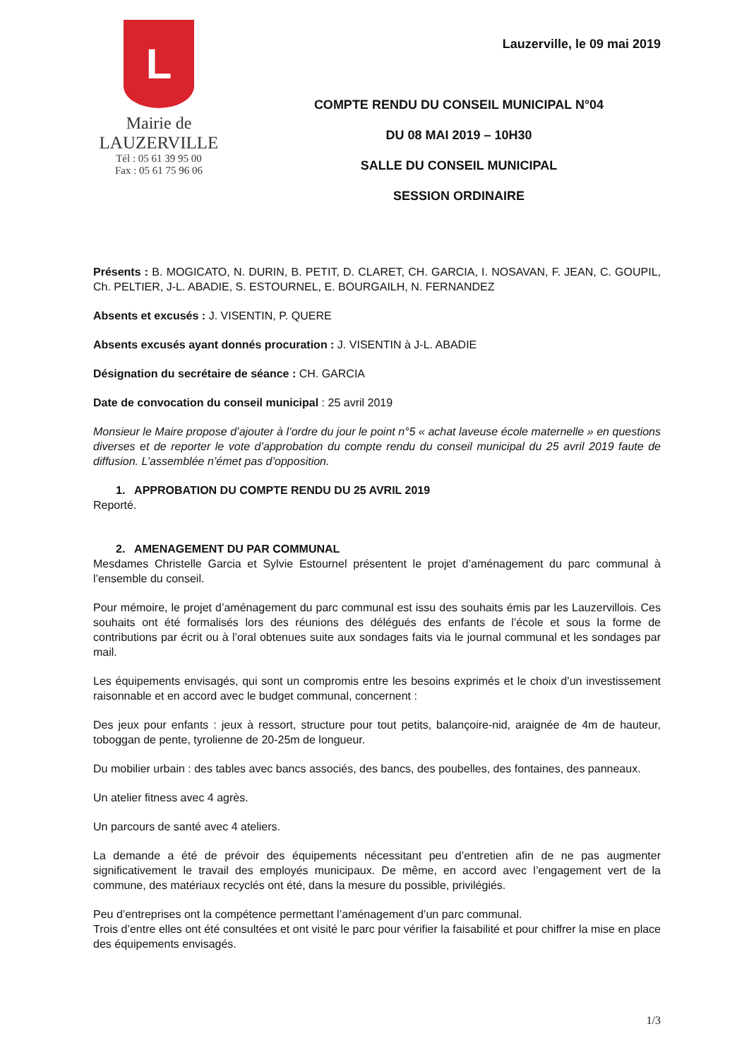L
Mairie de
LAUZERVILLE
Tél : 05 61 39 95 00
Fax : 05 61 75 96 06
Lauzerville, le 09 mai 2019
COMPTE RENDU DU CONSEIL MUNICIPAL N°04
DU 08 MAI 2019 – 10H30
SALLE DU CONSEIL MUNICIPAL
SESSION ORDINAIRE
Présents : B. MOGICATO, N. DURIN, B. PETIT, D. CLARET, CH. GARCIA, I. NOSAVAN, F. JEAN, C. GOUPIL, Ch. PELTIER, J-L. ABADIE, S. ESTOURNEL, E. BOURGAILH, N. FERNANDEZ
Absents et excusés : J. VISENTIN, P. QUERE
Absents excusés ayant donnés procuration : J. VISENTIN à J-L. ABADIE
Désignation du secrétaire de séance : CH. GARCIA
Date de convocation du conseil municipal : 25 avril 2019
Monsieur le Maire propose d’ajouter à l’ordre du jour le point n°5 « achat laveuse école maternelle » en questions diverses et de reporter le vote d’approbation du compte rendu du conseil municipal du 25 avril 2019 faute de diffusion. L’assemblée n’émet pas d’opposition.
1. APPROBATION DU COMPTE RENDU DU 25 AVRIL 2019
Reporté.
2. AMENAGEMENT DU PAR COMMUNAL
Mesdames Christelle Garcia et Sylvie Estournel présentent le projet d’aménagement du parc communal à l’ensemble du conseil.
Pour mémoire, le projet d’aménagement du parc communal est issu des souhaits émis par les Lauzervillois. Ces souhaits ont été formalisés lors des réunions des délégués des enfants de l’école et sous la forme de contributions par écrit ou à l’oral obtenues suite aux sondages faits via le journal communal et les sondages par mail.
Les équipements envisagés, qui sont un compromis entre les besoins exprimés et le choix d’un investissement raisonnable et en accord avec le budget communal, concernent :
Des jeux pour enfants : jeux à ressort, structure pour tout petits, balançoire-nid, araignée de 4m de hauteur, toboggan de pente, tyrolienne de 20-25m de longueur.
Du mobilier urbain : des tables avec bancs associés, des bancs, des poubelles, des fontaines, des panneaux.
Un atelier fitness avec 4 agrès.
Un parcours de santé avec 4 ateliers.
La demande a été de prévoir des équipements nécessitant peu d’entretien afin de ne pas augmenter significativement le travail des employés municipaux. De même, en accord avec l’engagement vert de la commune, des matériaux recyclés ont été, dans la mesure du possible, privilégiés.
Peu d’entreprises ont la compétence permettant l’aménagement d’un parc communal.
Trois d’entre elles ont été consultées et ont visité le parc pour vérifier la faisabilité et pour chiffrer la mise en place des équipements envisagés.
1/3